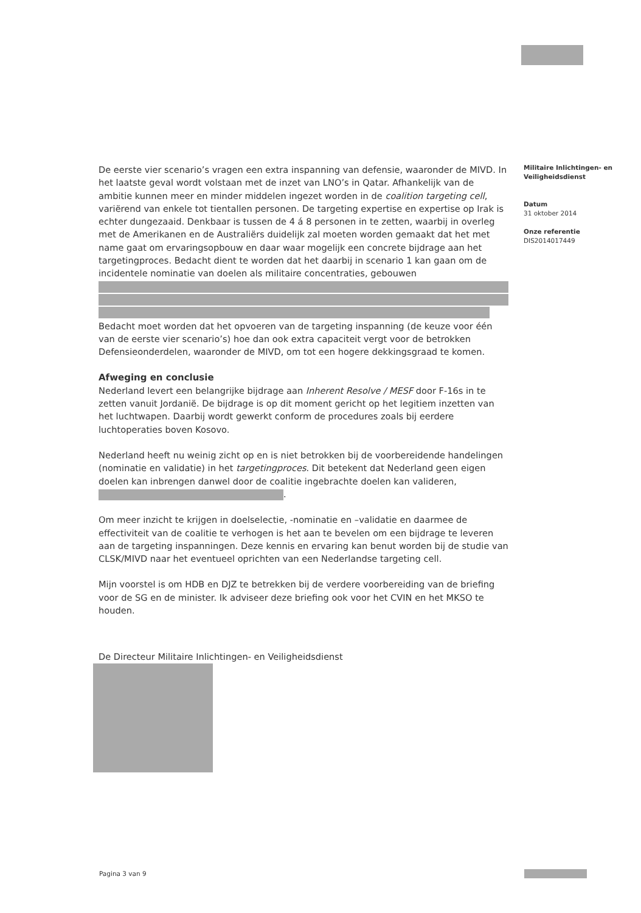De eerste vier scenario’s vragen een extra inspanning van defensie, waaronder de MIVD. In het laatste geval wordt volstaan met de inzet van LNO’s in Qatar. Afhankelijk van de ambitie kunnen meer en minder middelen ingezet worden in de coalition targeting cell, variërend van enkele tot tientallen personen. De targeting expertise en expertise op Irak is echter dungezaaid. Denkbaar is tussen de 4 á 8 personen in te zetten, waarbij in overleg met de Amerikanen en de Australiërs duidelijk zal moeten worden gemaakt dat het met name gaat om ervaringsopbouw en daar waar mogelijk een concrete bijdrage aan het targetingproces. Bedacht dient te worden dat het daarbij in scenario 1 kan gaan om de incidentele nominatie van doelen als militaire concentraties, gebouwen
Bedacht moet worden dat het opvoeren van de targeting inspanning (de keuze voor één van de eerste vier scenario’s) hoe dan ook extra capaciteit vergt voor de betrokken Defensieonderdelen, waaronder de MIVD, om tot een hogere dekkingsgraad te komen.
Afweging en conclusie
Nederland levert een belangrijke bijdrage aan Inherent Resolve / MESF door F-16s in te zetten vanuit Jordanië. De bijdrage is op dit moment gericht op het legitiem inzetten van het luchtwapen. Daarbij wordt gewerkt conform de procedures zoals bij eerdere luchtoperaties boven Kosovo.
Nederland heeft nu weinig zicht op en is niet betrokken bij de voorbereidende handelingen (nominatie en validatie) in het targetingproces. Dit betekent dat Nederland geen eigen doelen kan inbrengen danwel door de coalitie ingebrachte doelen kan valideren, .
Om meer inzicht te krijgen in doelselectie, -nominatie en –validatie en daarmee de effectiviteit van de coalitie te verhogen is het aan te bevelen om een bijdrage te leveren aan de targeting inspanningen. Deze kennis en ervaring kan benut worden bij de studie van CLSK/MIVD naar het eventueel oprichten van een Nederlandse targeting cell.
Mijn voorstel is om HDB en DJZ te betrekken bij de verdere voorbereiding van de briefing voor de SG en de minister. Ik adviseer deze briefing ook voor het CVIN en het MKSO te houden.
De Directeur Militaire Inlichtingen- en Veiligheidsdienst
Militaire Inlichtingen- en Veiligheidsdienst
Datum
31 oktober 2014
Onze referentie
DIS2014017449
Pagina 3 van 9